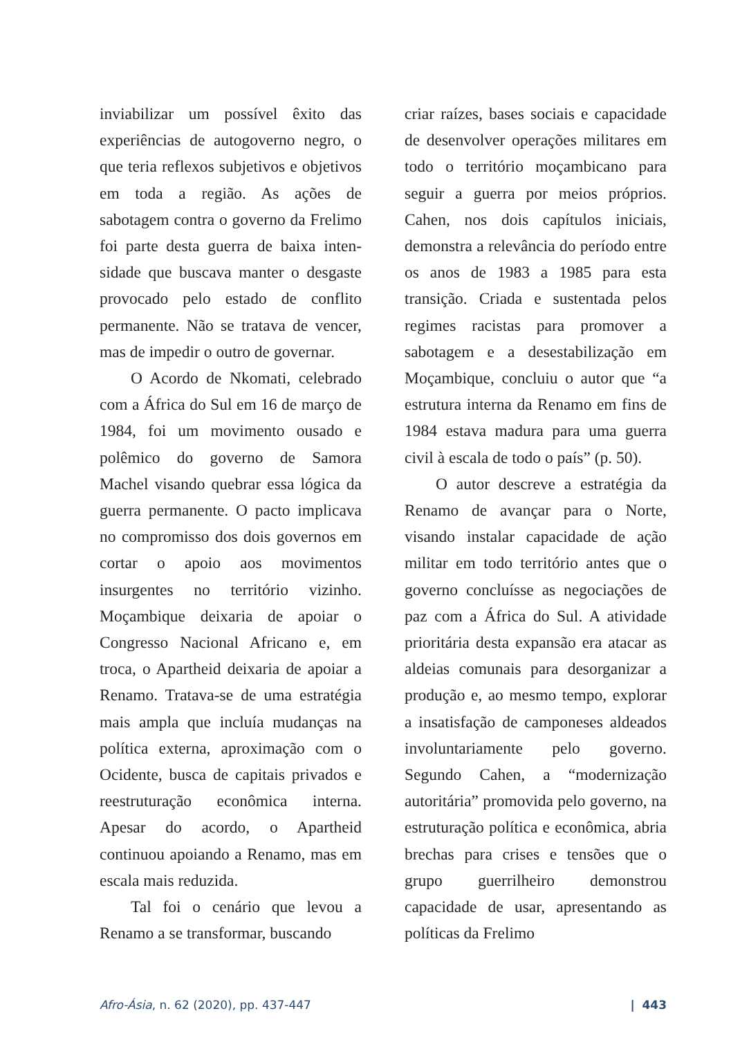inviabilizar um possível êxito das experiências de autogoverno negro, o que teria reflexos subjetivos e objetivos em toda a região. As ações de sabotagem contra o governo da Frelimo foi parte desta guerra de baixa inten­sidade que buscava manter o desgaste provocado pelo estado de conflito permanente. Não se tratava de vencer, mas de impedir o outro de governar.
O Acordo de Nkomati, celebrado com a África do Sul em 16 de março de 1984, foi um movimento ousado e polêmico do governo de Samora Machel visando quebrar essa lógica da guerra permanente. O pacto implicava no compromisso dos dois governos em cortar o apoio aos movimentos insurgentes no território vizinho. Moçambique deixaria de apoiar o Congresso Nacional Africano e, em troca, o Apartheid deixaria de apoiar a Renamo. Tratava-se de uma estratégia mais ampla que incluía mudanças na política externa, aproximação com o Ocidente, busca de capitais privados e reestruturação econômica interna. Apesar do acordo, o Apartheid continuou apoiando a Renamo, mas em escala mais reduzida.
Tal foi o cenário que levou a Renamo a se transformar, buscando
criar raízes, bases sociais e capacidade de desenvolver operações militares em todo o território moçambicano para seguir a guerra por meios próprios. Cahen, nos dois capítulos iniciais, demonstra a relevância do período entre os anos de 1983 a 1985 para esta transição. Criada e sustentada pelos regimes racistas para promover a sabotagem e a desestabilização em Moçambique, concluiu o autor que “a estrutura interna da Renamo em fins de 1984 estava madura para uma guerra civil à escala de todo o país” (p. 50).
O autor descreve a estratégia da Renamo de avançar para o Norte, visando instalar capacidade de ação militar em todo território antes que o governo concluísse as negociações de paz com a África do Sul. A atividade prioritária desta expansão era atacar as aldeias comunais para desorga­nizar a produção e, ao mesmo tempo, explorar a insatisfação de camponeses aldeados involuntariamente pelo governo. Segundo Cahen, a “moder­nização autoritária” promovida pelo governo, na estruturação política e econômica, abria brechas para crises e tensões que o grupo guerrilheiro demonstrou capacidade de usar, apresentando as políticas da Frelimo
Afro-Ásia, n. 62 (2020), pp. 437-447 | 443